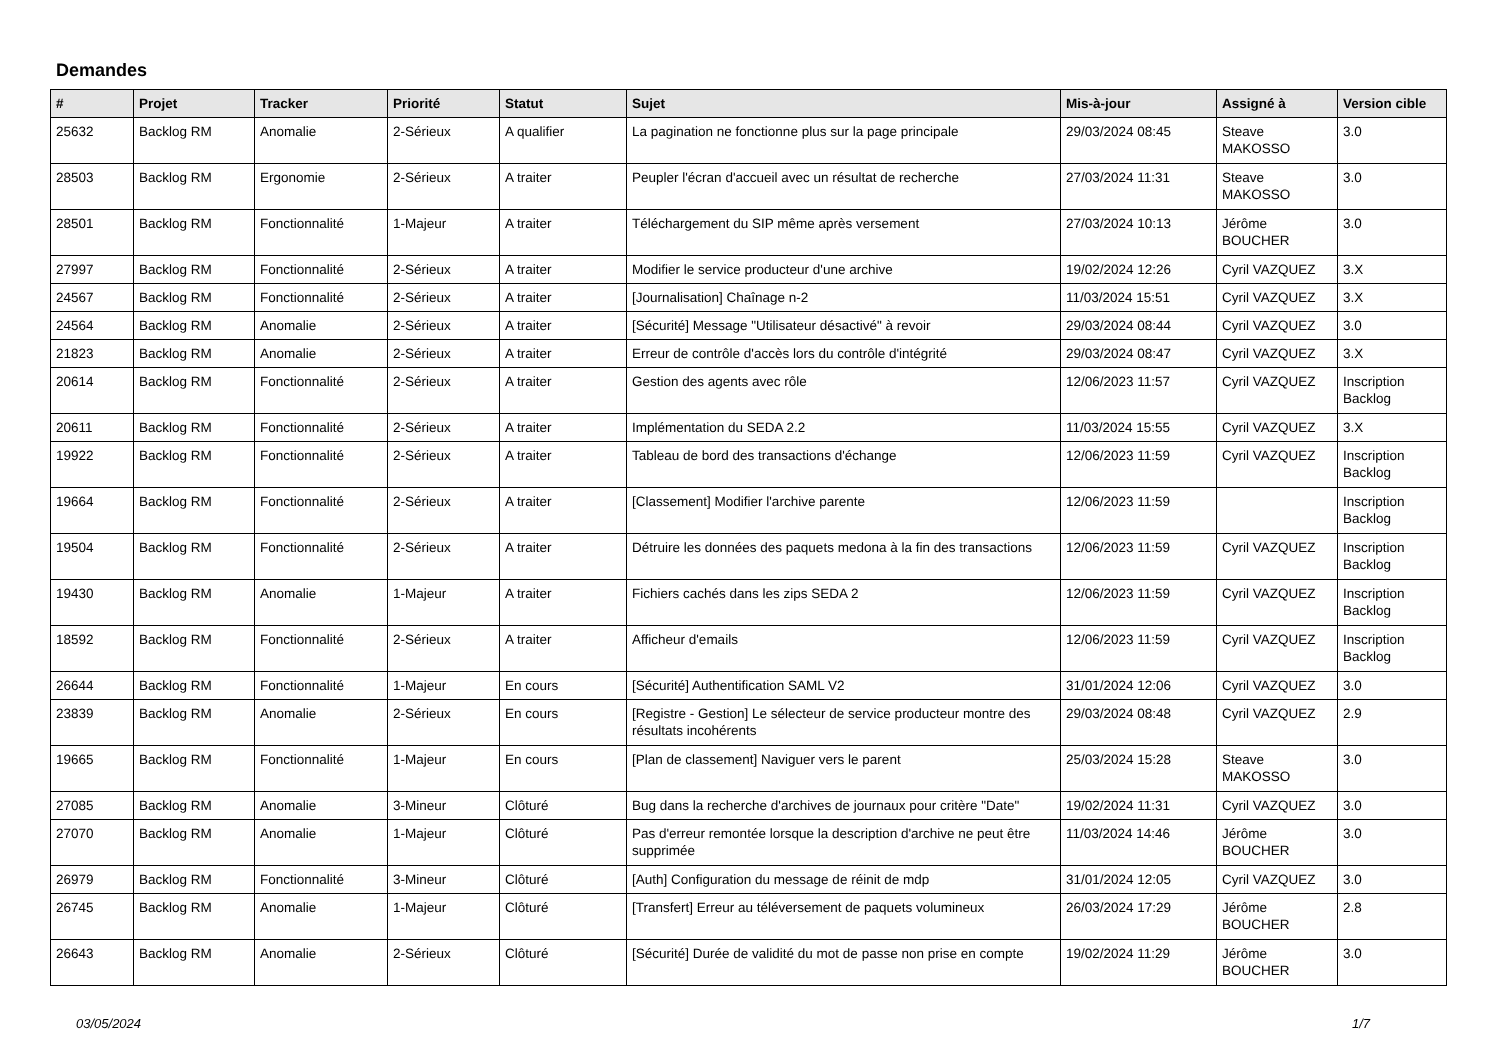Demandes
| # | Projet | Tracker | Priorité | Statut | Sujet | Mis-à-jour | Assigné à | Version cible |
| --- | --- | --- | --- | --- | --- | --- | --- | --- |
| 25632 | Backlog RM | Anomalie | 2-Sérieux | A qualifier | La pagination ne fonctionne plus sur la page principale | 29/03/2024 08:45 | Steave MAKOSSO | 3.0 |
| 28503 | Backlog RM | Ergonomie | 2-Sérieux | A traiter | Peupler l'écran d'accueil avec un résultat de recherche | 27/03/2024 11:31 | Steave MAKOSSO | 3.0 |
| 28501 | Backlog RM | Fonctionnalité | 1-Majeur | A traiter | Téléchargement du SIP même après versement | 27/03/2024 10:13 | Jérôme BOUCHER | 3.0 |
| 27997 | Backlog RM | Fonctionnalité | 2-Sérieux | A traiter | Modifier le service producteur d'une archive | 19/02/2024 12:26 | Cyril VAZQUEZ | 3.X |
| 24567 | Backlog RM | Fonctionnalité | 2-Sérieux | A traiter | [Journalisation] Chaînage n-2 | 11/03/2024 15:51 | Cyril VAZQUEZ | 3.X |
| 24564 | Backlog RM | Anomalie | 2-Sérieux | A traiter | [Sécurité] Message "Utilisateur désactivé" à revoir | 29/03/2024 08:44 | Cyril VAZQUEZ | 3.0 |
| 21823 | Backlog RM | Anomalie | 2-Sérieux | A traiter | Erreur de contrôle d'accès lors du contrôle d'intégrité | 29/03/2024 08:47 | Cyril VAZQUEZ | 3.X |
| 20614 | Backlog RM | Fonctionnalité | 2-Sérieux | A traiter | Gestion des agents avec rôle | 12/06/2023 11:57 | Cyril VAZQUEZ | Inscription Backlog |
| 20611 | Backlog RM | Fonctionnalité | 2-Sérieux | A traiter | Implémentation du SEDA 2.2 | 11/03/2024 15:55 | Cyril VAZQUEZ | 3.X |
| 19922 | Backlog RM | Fonctionnalité | 2-Sérieux | A traiter | Tableau de bord des transactions d'échange | 12/06/2023 11:59 | Cyril VAZQUEZ | Inscription Backlog |
| 19664 | Backlog RM | Fonctionnalité | 2-Sérieux | A traiter | [Classement] Modifier l'archive parente | 12/06/2023 11:59 | | Inscription Backlog |
| 19504 | Backlog RM | Fonctionnalité | 2-Sérieux | A traiter | Détruire les données des paquets medona à la fin des transactions | 12/06/2023 11:59 | Cyril VAZQUEZ | Inscription Backlog |
| 19430 | Backlog RM | Anomalie | 1-Majeur | A traiter | Fichiers cachés dans les zips SEDA 2 | 12/06/2023 11:59 | Cyril VAZQUEZ | Inscription Backlog |
| 18592 | Backlog RM | Fonctionnalité | 2-Sérieux | A traiter | Afficheur d'emails | 12/06/2023 11:59 | Cyril VAZQUEZ | Inscription Backlog |
| 26644 | Backlog RM | Fonctionnalité | 1-Majeur | En cours | [Sécurité] Authentification SAML V2 | 31/01/2024 12:06 | Cyril VAZQUEZ | 3.0 |
| 23839 | Backlog RM | Anomalie | 2-Sérieux | En cours | [Registre - Gestion] Le sélecteur de service producteur montre des résultats incohérents | 29/03/2024 08:48 | Cyril VAZQUEZ | 2.9 |
| 19665 | Backlog RM | Fonctionnalité | 1-Majeur | En cours | [Plan de classement] Naviguer vers le parent | 25/03/2024 15:28 | Steave MAKOSSO | 3.0 |
| 27085 | Backlog RM | Anomalie | 3-Mineur | Clôturé | Bug dans la recherche d'archives de journaux pour critère "Date" | 19/02/2024 11:31 | Cyril VAZQUEZ | 3.0 |
| 27070 | Backlog RM | Anomalie | 1-Majeur | Clôturé | Pas d'erreur remontée lorsque la description d'archive ne peut être supprimée | 11/03/2024 14:46 | Jérôme BOUCHER | 3.0 |
| 26979 | Backlog RM | Fonctionnalité | 3-Mineur | Clôturé | [Auth] Configuration du message de réinit de mdp | 31/01/2024 12:05 | Cyril VAZQUEZ | 3.0 |
| 26745 | Backlog RM | Anomalie | 1-Majeur | Clôturé | [Transfert] Erreur au téléversement de paquets volumineux | 26/03/2024 17:29 | Jérôme BOUCHER | 2.8 |
| 26643 | Backlog RM | Anomalie | 2-Sérieux | Clôturé | [Sécurité] Durée de validité du mot de passe non prise en compte | 19/02/2024 11:29 | Jérôme BOUCHER | 3.0 |
03/05/2024 1/7